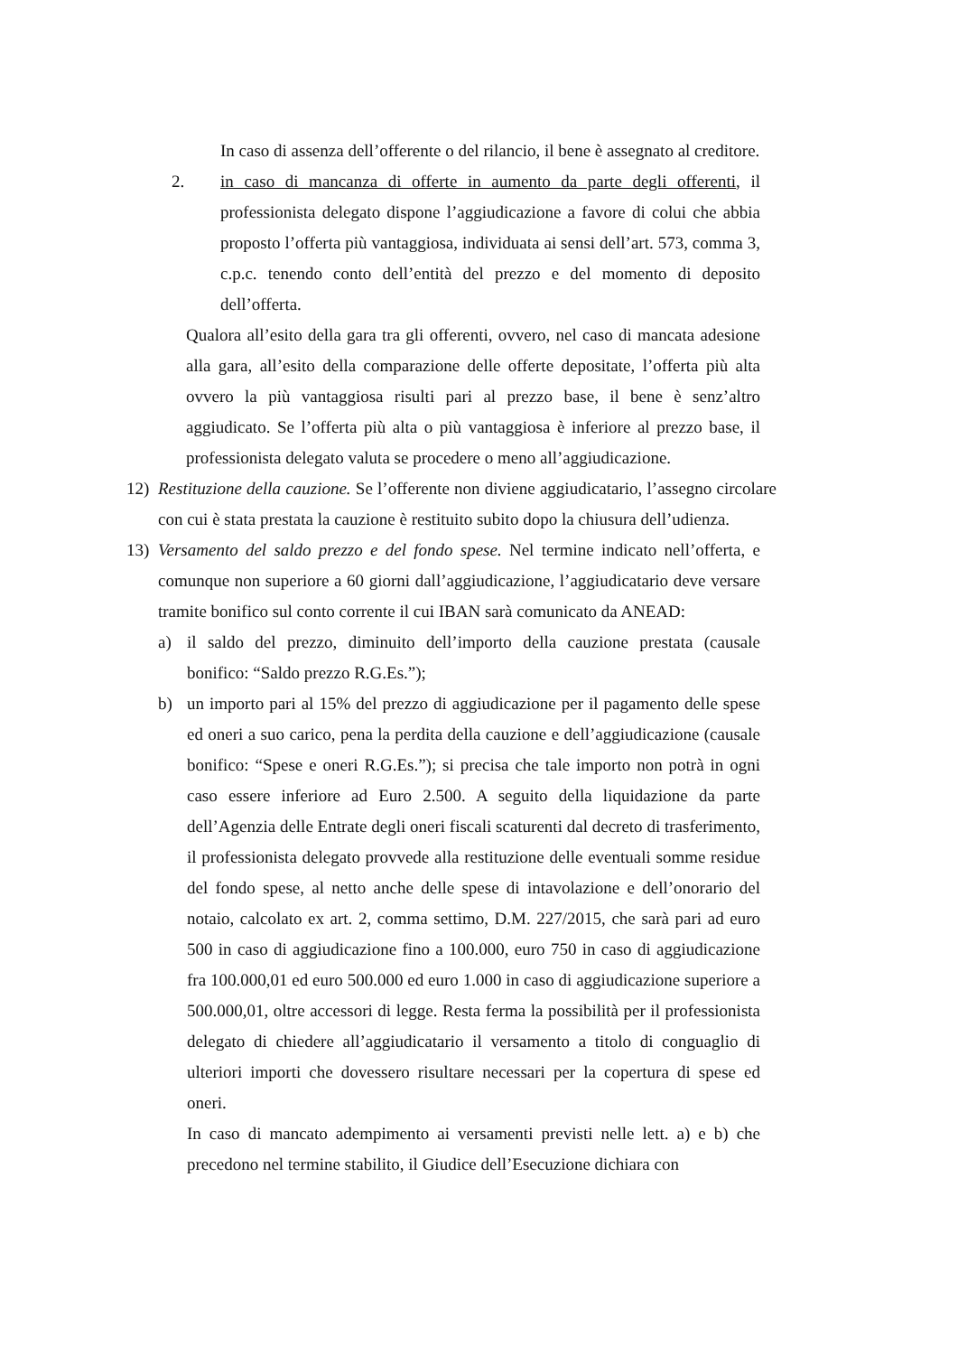In caso di assenza dell’offerente o del rilancio, il bene è assegnato al creditore.
2. in caso di mancanza di offerte in aumento da parte degli offerenti, il professionista delegato dispone l’aggiudicazione a favore di colui che abbia proposto l’offerta più vantaggiosa, individuata ai sensi dell’art. 573, comma 3, c.p.c. tenendo conto dell’entità del prezzo e del momento di deposito dell’offerta.
Qualora all’esito della gara tra gli offerenti, ovvero, nel caso di mancata adesione alla gara, all’esito della comparazione delle offerte depositate, l’offerta più alta ovvero la più vantaggiosa risulti pari al prezzo base, il bene è senz’altro aggiudicato. Se l’offerta più alta o più vantaggiosa è inferiore al prezzo base, il professionista delegato valuta se procedere o meno all’aggiudicazione.
12) Restituzione della cauzione. Se l’offerente non diviene aggiudicatario, l’assegno circolare con cui è stata prestata la cauzione è restituito subito dopo la chiusura dell’udienza.
13) Versamento del saldo prezzo e del fondo spese. Nel termine indicato nell’offerta, e comunque non superiore a 60 giorni dall’aggiudicazione, l’aggiudicatario deve versare tramite bonifico sul conto corrente il cui IBAN sarà comunicato da ANEAD:
a) il saldo del prezzo, diminuito dell’importo della cauzione prestata (causale bonifico: “Saldo prezzo R.G.Es.”);
b) un importo pari al 15% del prezzo di aggiudicazione per il pagamento delle spese ed oneri a suo carico, pena la perdita della cauzione e dell’aggiudicazione (causale bonifico: “Spese e oneri R.G.Es.”); si precisa che tale importo non potrà in ogni caso essere inferiore ad Euro 2.500. A seguito della liquidazione da parte dell’Agenzia delle Entrate degli oneri fiscali scaturenti dal decreto di trasferimento, il professionista delegato provvede alla restituzione delle eventuali somme residue del fondo spese, al netto anche delle spese di intavolazione e dell’onorario del notaio, calcolato ex art. 2, comma settimo, D.M. 227/2015, che sarà pari ad euro 500 in caso di aggiudicazione fino a 100.000, euro 750 in caso di aggiudicazione fra 100.000,01 ed euro 500.000 ed euro 1.000 in caso di aggiudicazione superiore a 500.000,01, oltre accessori di legge. Resta ferma la possibilità per il professionista delegato di chiedere all’aggiudicatario il versamento a titolo di conguaglio di ulteriori importi che dovessero risultare necessari per la copertura di spese ed oneri.
In caso di mancato adempimento ai versamenti previsti nelle lett. a) e b) che precedono nel termine stabilito, il Giudice dell’Esecuzione dichiara con